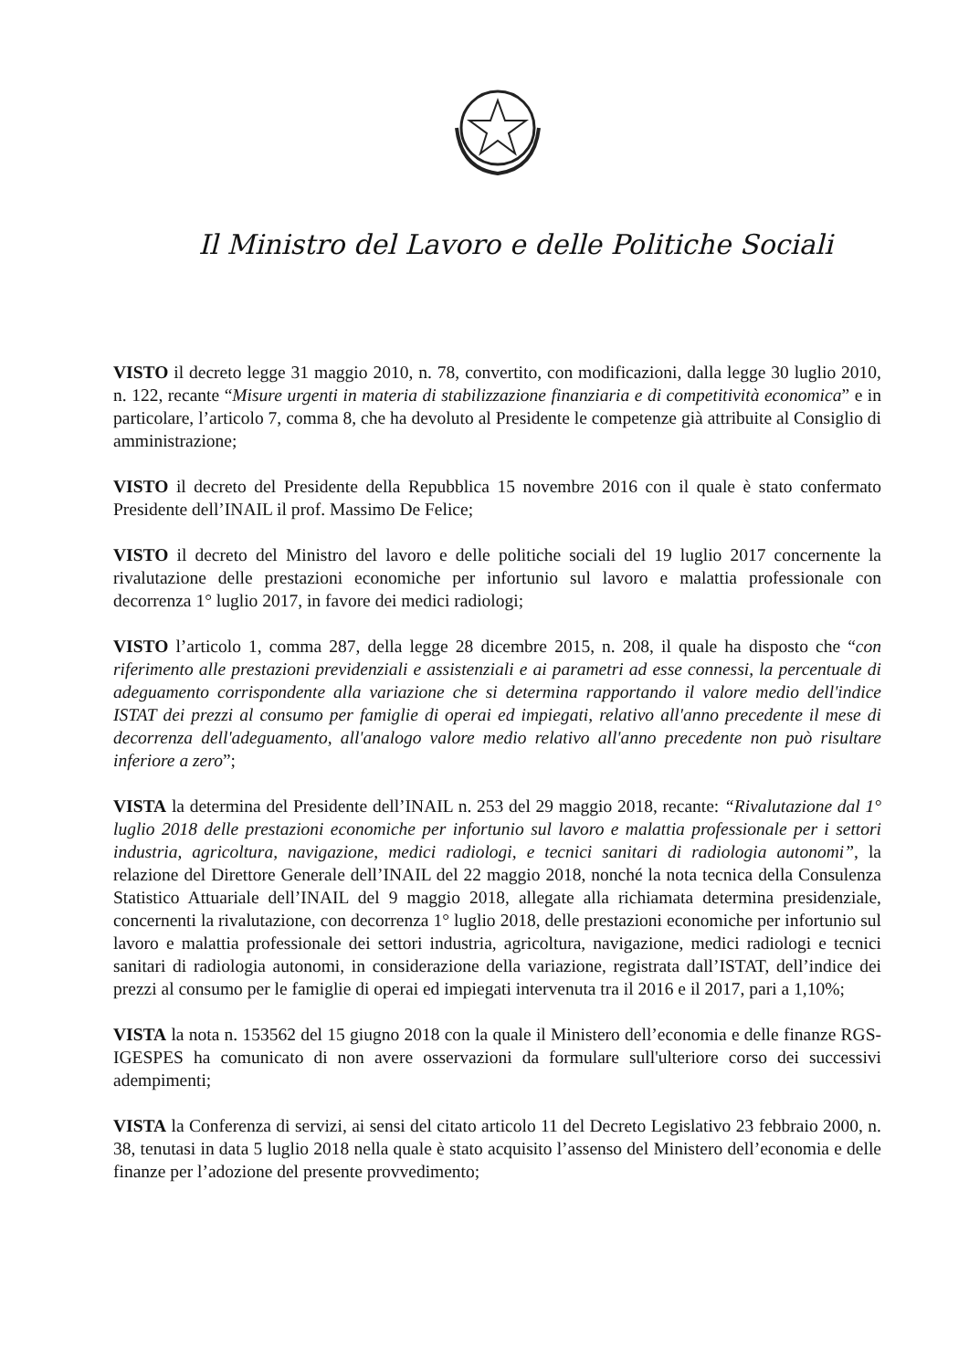Il Ministro del Lavoro e delle Politiche Sociali
VISTO il decreto legge 31 maggio 2010, n. 78, convertito, con modificazioni, dalla legge 30 luglio 2010, n. 122, recante “Misure urgenti in materia di stabilizzazione finanziaria e di competitività economica” e in particolare, l’articolo 7, comma 8, che ha devoluto al Presidente le competenze già attribuite al Consiglio di amministrazione;
VISTO il decreto del Presidente della Repubblica 15 novembre 2016 con il quale è stato confermato Presidente dell’INAIL il prof. Massimo De Felice;
VISTO il decreto del Ministro del lavoro e delle politiche sociali del 19 luglio 2017 concernente la rivalutazione delle prestazioni economiche per infortunio sul lavoro e malattia professionale con decorrenza 1° luglio 2017, in favore dei medici radiologi;
VISTO l’articolo 1, comma 287, della legge 28 dicembre 2015, n. 208, il quale ha disposto che “con riferimento alle prestazioni previdenziali e assistenziali e ai parametri ad esse connessi, la percentuale di adeguamento corrispondente alla variazione che si determina rapportando il valore medio dell'indice ISTAT dei prezzi al consumo per famiglie di operai ed impiegati, relativo all'anno precedente il mese di decorrenza dell'adeguamento, all'analogo valore medio relativo all'anno precedente non può risultare inferiore a zero”;
VISTA la determina del Presidente dell’INAIL n. 253 del 29 maggio 2018, recante: “Rivalutazione dal 1° luglio 2018 delle prestazioni economiche per infortunio sul lavoro e malattia professionale per i settori industria, agricoltura, navigazione, medici radiologi, e tecnici sanitari di radiologia autonomi”, la relazione del Direttore Generale dell’INAIL del 22 maggio 2018, nonché la nota tecnica della Consulenza Statistico Attuariale dell’INAIL del 9 maggio 2018, allegate alla richiamata determina presidenziale, concernenti la rivalutazione, con decorrenza 1° luglio 2018, delle prestazioni economiche per infortunio sul lavoro e malattia professionale dei settori industria, agricoltura, navigazione, medici radiologi e tecnici sanitari di radiologia autonomi, in considerazione della variazione, registrata dall’ISTAT, dell’indice dei prezzi al consumo per le famiglie di operai ed impiegati intervenuta tra il 2016 e il 2017, pari a 1,10%;
VISTA la nota n. 153562 del 15 giugno 2018 con la quale il Ministero dell’economia e delle finanze RGS-IGESPES ha comunicato di non avere osservazioni da formulare sull'ulteriore corso dei successivi adempimenti;
VISTA la Conferenza di servizi, ai sensi del citato articolo 11 del Decreto Legislativo 23 febbraio 2000, n. 38, tenutasi in data 5 luglio 2018 nella quale è stato acquisito l’assenso del Ministero dell’economia e delle finanze per l’adozione del presente provvedimento;